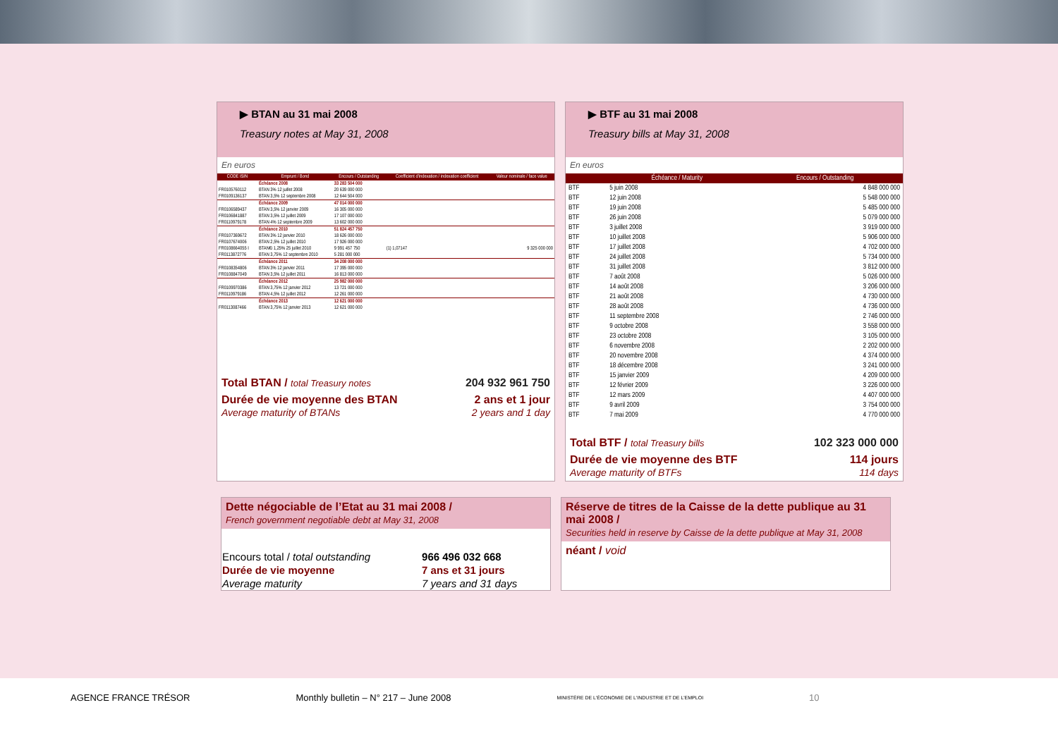▶ BTAN au 31 mai 2008
Treasury notes at May 31, 2008
En euros
| CODE ISIN | Emprunt / Bond | Encours / Outstanding | Coefficient d'indexation / indexation coefficient | Valeur nominale / face value |
| --- | --- | --- | --- | --- |
| | Échéance 2008 | 33 283 504 000 | | |
| FR0105760112 | BTAN 3% 12 juillet 2008 | 20 639 000 000 | | |
| FR0109136137 | BTAN 3,5% 12 septembre 2008 | 12 644 504 000 | | |
| | Échéance 2009 | 47 014 000 000 | | |
| FR0106589437 | BTAN 3,5% 12 janvier 2009 | 16 305 000 000 | | |
| FR0106841887 | BTAN 3,5% 12 juillet 2009 | 17 107 000 000 | | |
| FR0110979178 | BTAN 4% 12 septembre 2009 | 13 602 000 000 | | |
| | Échéance 2010 | 51 824 457 750 | | |
| FR0107369672 | BTAN 3% 12 janvier 2010 | 18 626 000 000 | | |
| FR0107674006 | BTAN 2,5% 12 juillet 2010 | 17 926 000 000 | | |
| FR0108664055 I | BTAN€i 1,25% 25 juillet 2010 | 9 991 457 750 | (1) 1,07147 | 9 325 000 000 |
| FR0113872776 | BTAN 3,75% 12 septembre 2010 | 5 281 000 000 | | |
| | Échéance 2011 | 34 208 000 000 | | |
| FR0108354806 | BTAN 3% 12 janvier 2011 | 17 395 000 000 | | |
| FR0108847049 | BTAN 3,5% 12 juillet 2011 | 16 813 000 000 | | |
| | Échéance 2012 | 25 982 000 000 | | |
| FR0109970386 | BTAN 3,75% 12 janvier 2012 | 13 721 000 000 | | |
| FR0110979186 | BTAN 4,5% 12 juillet 2012 | 12 261 000 000 | | |
| | Échéance 2013 | 12 621 000 000 | | |
| FR0113087466 | BTAN 3,75% 12 janvier 2013 | 12 621 000 000 | | |
Total BTAN / total Treasury notes 204 932 961 750
Durée de vie moyenne des BTAN
Average maturity of BTANs 2 ans et 1 jour
2 years and 1 day
▶ BTF au 31 mai 2008
Treasury bills at May 31, 2008
En euros
| | Échéance / Maturity | Encours / Outstanding |
| --- | --- | --- |
| BTF | 5 juin 2008 | 4 848 000 000 |
| BTF | 12 juin 2008 | 5 548 000 000 |
| BTF | 19 juin 2008 | 5 485 000 000 |
| BTF | 26 juin 2008 | 5 079 000 000 |
| BTF | 3 juillet 2008 | 3 919 000 000 |
| BTF | 10 juillet 2008 | 5 906 000 000 |
| BTF | 17 juillet 2008 | 4 702 000 000 |
| BTF | 24 juillet 2008 | 5 734 000 000 |
| BTF | 31 juillet 2008 | 3 812 000 000 |
| BTF | 7 août 2008 | 5 026 000 000 |
| BTF | 14 août 2008 | 3 206 000 000 |
| BTF | 21 août 2008 | 4 730 000 000 |
| BTF | 28 août 2008 | 4 736 000 000 |
| BTF | 11 septembre 2008 | 2 746 000 000 |
| BTF | 9 octobre 2008 | 3 558 000 000 |
| BTF | 23 octobre 2008 | 3 105 000 000 |
| BTF | 6 novembre 2008 | 2 202 000 000 |
| BTF | 20 novembre 2008 | 4 374 000 000 |
| BTF | 18 décembre 2008 | 3 241 000 000 |
| BTF | 15 janvier 2009 | 4 209 000 000 |
| BTF | 12 février 2009 | 3 226 000 000 |
| BTF | 12 mars 2009 | 4 407 000 000 |
| BTF | 9 avril 2009 | 3 754 000 000 |
| BTF | 7 mai 2009 | 4 770 000 000 |
Total BTF / total Treasury bills 102 323 000 000
Durée de vie moyenne des BTF
Average maturity of BTFs 114 jours
114 days
Dette négociable de l’Etat au 31 mai 2008 /
French government negotiable debt at May 31, 2008
| Encours total / total outstanding | 966 496 032 668 |
| Durée de vie moyenne | 7 ans et 31 jours |
| Average maturity | 7 years and 31 days |
Réserve de titres de la Caisse de la dette publique au 31 mai 2008 /
Securities held in reserve by Caisse de la dette publique at May 31, 2008
néant / void
AGENCE FRANCE TRÉSOR Monthly bulletin – N° 217 – June 2008 MINISTÈRE DE L'ÉCONOMIE DE L'INDUSTRIE ET DE L'EMPLOI 10